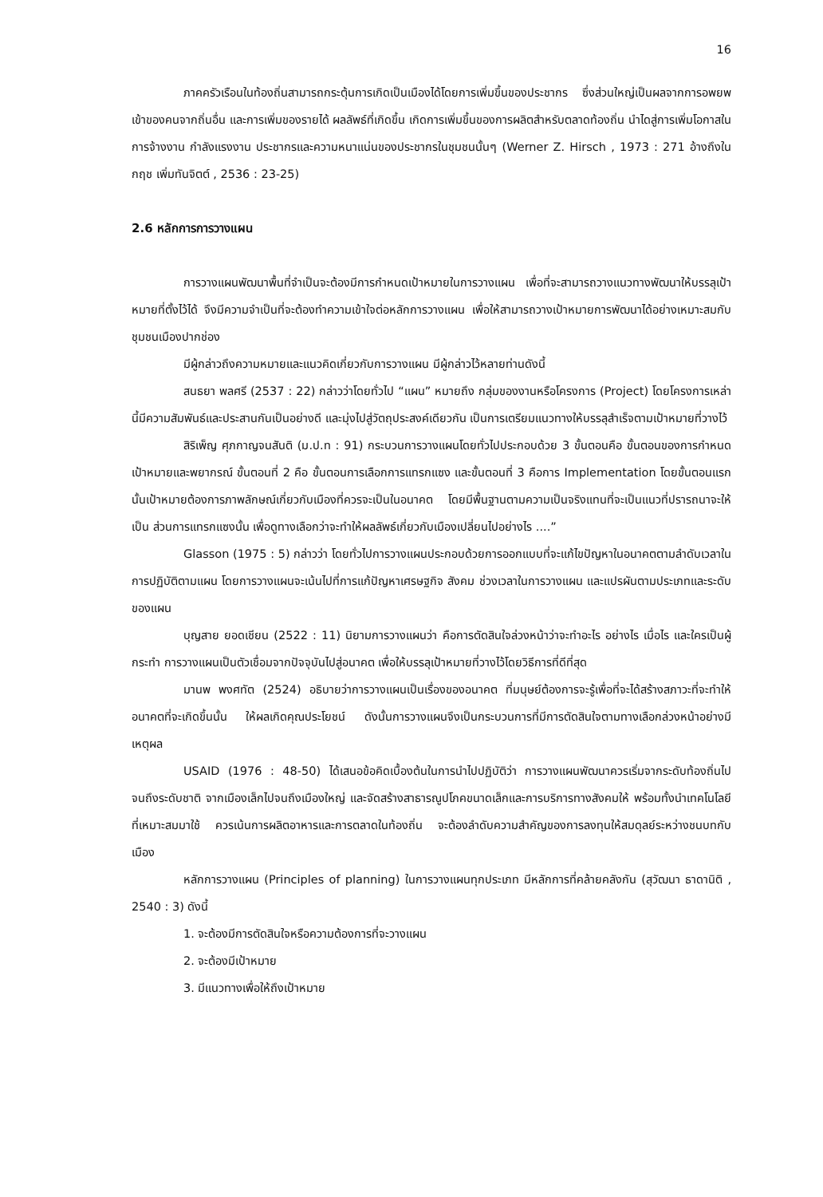16
ภาคครัวเรือนในท้องถิ่นสามารถกระตุ้นการเกิดเป็นเมืองได้โดยการเพิ่มขึ้นของประชากร ซึ่งส่วนใหญ่เป็นผลจากการอพยพเข้าของคนจากถิ่นอื่น และการเพิ่มของรายได้ ผลลัพธ์ที่เกิดขึ้น เกิดการเพิ่มขึ้นของการผลิตสำหรับตลาดท้องถิ่น นำไดสู่การเพิ่มโอกาสในการจ้างงาน กำลังแรงงาน ประชากรและความหนาแน่นของประชากรในชุมชนนั้นๆ (Werner Z. Hirsch , 1973 : 271 อ้างถึงใน กฤช เพิ่มทันจิตต์ , 2536 : 23-25)
2.6 หลักการการวางแผน
การวางแผนพัฒนาพื้นที่จำเป็นจะต้องมีการกำหนดเป้าหมายในการวางแผน เพื่อที่จะสามารถวางแนวทางพัฒนาให้บรรลุเป้าหมายที่ตั้งไว้ได้ จึงมีความจำเป็นที่จะต้องทำความเข้าใจต่อหลักการวางแผน เพื่อให้สามารถวางเป้าหมายการพัฒนาได้อย่างเหมาะสมกับชุมชนเมืองปากช่อง
มีผู้กล่าวถึงความหมายและแนวคิดเกี่ยวกับการวางแผน มีผู้กล่าวไว้หลายท่านดังนี้
สนธยา พลศรี (2537 : 22) กล่าวว่าโดยทั่วไป “แผน” หมายถึง กลุ่มของงานหรือโครงการ (Project) โดยโครงการเหล่านี้มีความสัมพันธ์และประสานกันเป็นอย่างดี และมุ่งไปสู่วัตถุประสงค์เดียวกัน เป็นการเตรียมแนวทางให้บรรลุสำเร็จตามเป้าหมายที่วางไว้
สิริเพ็ญ ศุภกาญจนสันติ (ม.ป.ท : 91) กระบวนการวางแผนโดยทั่วไปประกอบด้วย 3 ขั้นตอนคือ ขั้นตอนของการกำหนดเป้าหมายและพยากรณ์ ขั้นตอนที่ 2 คือ ขั้นตอนการเลือกการแทรกแซง และขั้นตอนที่ 3 คือการ Implementation โดยขั้นตอนแรกนั้นเป้าหมายต้องการภาพลักษณ์เกี่ยวกับเมืองที่ควรจะเป็นในอนาคต โดยมีพื้นฐานตามความเป็นจริงแทนที่จะเป็นแนวที่ปรารถนาจะให้เป็น ส่วนการแทรกแซงนั้น เพื่อดูทางเลือกว่าจะทำให้ผลลัพธ์เกี่ยวกับเมืองเปลี่ยนไปอย่างไร ....”
Glasson (1975 : 5) กล่าวว่า โดยทั่วไปการวางแผนประกอบด้วยการออกแบบที่จะแก้ไขปัญหาในอนาคตตามลำดับเวลาในการปฏิบัติตามแผน โดยการวางแผนจะเน้นไปที่การแก้ปัญหาเศรษฐกิจ สังคม ช่วงเวลาในการวางแผน และแปรผันตามประเภทและระดับของแผน
บุญสาย ยอดเชียน (2522 : 11) นิยามการวางแผนว่า คือการตัดสินใจล่วงหน้าว่าจะทำอะไร อย่างไร เมื่อไร และใครเป็นผู้กระทำ การวางแผนเป็นตัวเชื่อมจากปัจจุบันไปสู่อนาคต เพื่อให้บรรลุเป้าหมายที่วางไว้โดยวิธีการที่ดีที่สุด
มานพ พงศทัต (2524) อธิบายว่าการวางแผนเป็นเรื่องของอนาคต ที่มนุษย์ต้องการจะรู้เพื่อที่จะได้สร้างสภาวะที่จะทำให้อนาคตที่จะเกิดขึ้นนั้น ให้ผลเกิดคุณประโยชน์ ดังนั้นการวางแผนจึงเป็นกระบวนการที่มีการตัดสินใจตามทางเลือกล่วงหน้าอย่างมีเหตุผล
USAID (1976 : 48-50) ได้เสนอข้อคิดเบื้องต้นในการนำไปปฏิบัติว่า การวางแผนพัฒนาควรเริ่มจากระดับท้องถิ่นไปจนถึงระดับชาติ จากเมืองเล็กไปจนถึงเมืองใหญ่ และจัดสร้างสาธารณูปโภคขนาดเล็กและการบริการทางสังคมให้ พร้อมทั้งนำเทคโนโลยีที่เหมาะสมมาใช้ ควรเน้นการผลิตอาหารและการตลาดในท้องถิ่น จะต้องลำดับความสำคัญของการลงทุนให้สมดุลย์ระหว่างชนบทกับเมือง
หลักการวางแผน (Principles of planning) ในการวางแผนทุกประเภท มีหลักการที่คล้ายคลังกัน (สุวัฒนา ธาดานิติ , 2540 : 3) ดังนี้
1. จะต้องมีการตัดสินใจหรือความต้องการที่จะวางแผน
2. จะต้องมีเป้าหมาย
3. มีแนวทางเพื่อให้ถึงเป้าหมาย